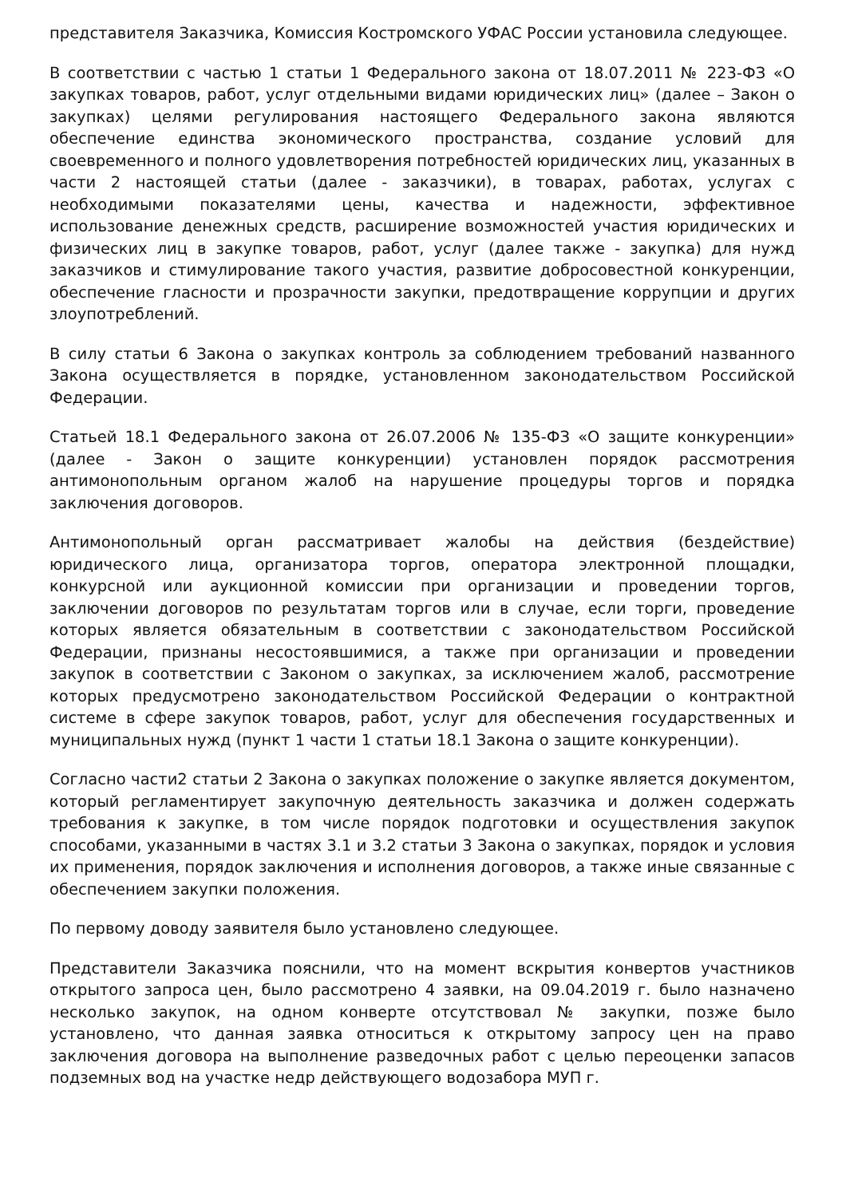представителя Заказчика, Комиссия Костромского УФАС России установила следующее.
В соответствии с частью 1 статьи 1 Федерального закона от 18.07.2011 № 223-ФЗ «О закупках товаров, работ, услуг отдельными видами юридических лиц» (далее – Закон о закупках) целями регулирования настоящего Федерального закона являются обеспечение единства экономического пространства, создание условий для своевременного и полного удовлетворения потребностей юридических лиц, указанных в части 2 настоящей статьи (далее - заказчики), в товарах, работах, услугах с необходимыми показателями цены, качества и надежности, эффективное использование денежных средств, расширение возможностей участия юридических и физических лиц в закупке товаров, работ, услуг (далее также - закупка) для нужд заказчиков и стимулирование такого участия, развитие добросовестной конкуренции, обеспечение гласности и прозрачности закупки, предотвращение коррупции и других злоупотреблений.
В силу статьи 6 Закона о закупках контроль за соблюдением требований названного Закона осуществляется в порядке, установленном законодательством Российской Федерации.
Статьей 18.1 Федерального закона от 26.07.2006 № 135-ФЗ «О защите конкуренции» (далее - Закон о защите конкуренции) установлен порядок рассмотрения антимонопольным органом жалоб на нарушение процедуры торгов и порядка заключения договоров.
Антимонопольный орган рассматривает жалобы на действия (бездействие) юридического лица, организатора торгов, оператора электронной площадки, конкурсной или аукционной комиссии при организации и проведении торгов, заключении договоров по результатам торгов или в случае, если торги, проведение которых является обязательным в соответствии с законодательством Российской Федерации, признаны несостоявшимися, а также при организации и проведении закупок в соответствии с Законом о закупках, за исключением жалоб, рассмотрение которых предусмотрено законодательством Российской Федерации о контрактной системе в сфере закупок товаров, работ, услуг для обеспечения государственных и муниципальных нужд (пункт 1 части 1 статьи 18.1 Закона о защите конкуренции).
Согласно части2 статьи 2 Закона о закупках положение о закупке является документом, который регламентирует закупочную деятельность заказчика и должен содержать требования к закупке, в том числе порядок подготовки и осуществления закупок способами, указанными в частях 3.1 и 3.2 статьи 3 Закона о закупках, порядок и условия их применения, порядок заключения и исполнения договоров, а также иные связанные с обеспечением закупки положения.
По первому доводу заявителя было установлено следующее.
Представители Заказчика пояснили, что на момент вскрытия конвертов участников открытого запроса цен, было рассмотрено 4 заявки, на 09.04.2019 г. было назначено несколько закупок, на одном конверте отсутствовал № закупки, позже было установлено, что данная заявка относиться к открытому запросу цен на право заключения договора на выполнение разведочных работ с целью переоценки запасов подземных вод на участке недр действующего водозабора МУП г.